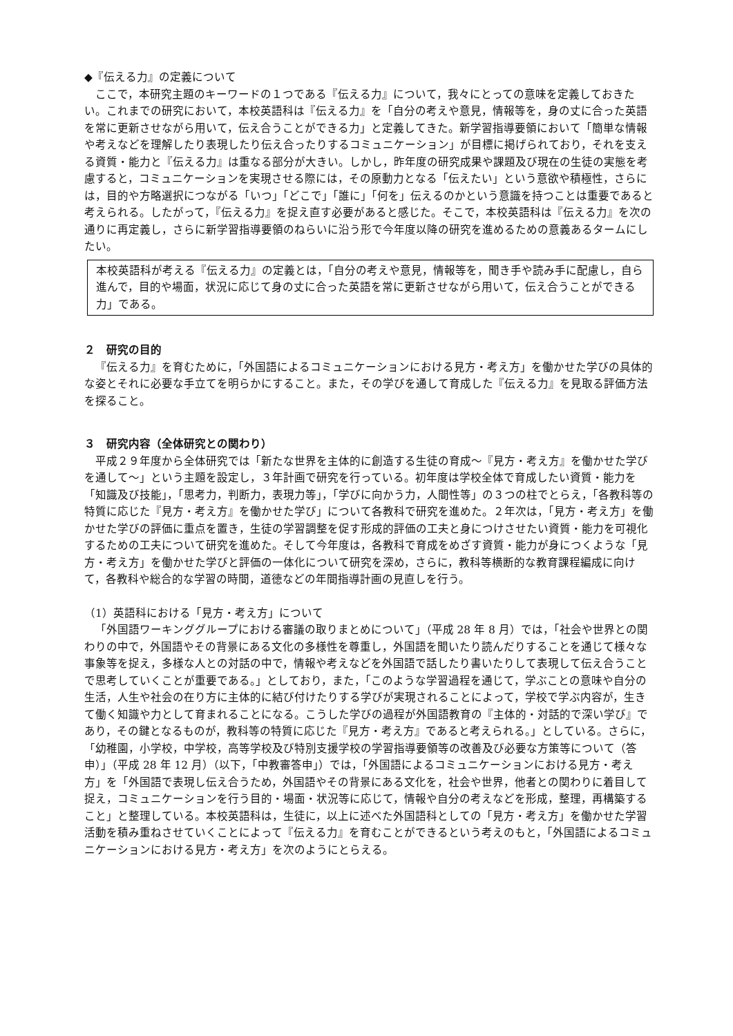◆『伝える力』の定義について
ここで，本研究主題のキーワードの１つである『伝える力』について，我々にとっての意味を定義しておきたい。これまでの研究において，本校英語科は『伝える力』を「自分の考えや意見，情報等を，身の丈に合った英語を常に更新させながら用いて，伝え合うことができる力」と定義してきた。新学習指導要領において「簡単な情報や考えなどを理解したり表現したり伝え合ったりするコミュニケーション」が目標に掲げられており，それを支える資質・能力と『伝える力』は重なる部分が大きい。しかし，昨年度の研究成果や課題及び現在の生徒の実態を考慮すると，コミュニケーションを実現させる際には，その原動力となる「伝えたい」という意欲や積極性，さらには，目的や方略選択につながる「いつ」「どこで」「誰に」「何を」伝えるのかという意識を持つことは重要であると考えられる。したがって，『伝える力』を捉え直す必要があると感じた。そこで，本校英語科は『伝える力』を次の通りに再定義し，さらに新学習指導要領のねらいに沿う形で今年度以降の研究を進めるための意義あるタームにしたい。
本校英語科が考える『伝える力』の定義とは，「自分の考えや意見，情報等を，聞き手や読み手に配慮し，自ら進んで，目的や場面，状況に応じて身の丈に合った英語を常に更新させながら用いて，伝え合うことができる力」である。
２　研究の目的
『伝える力』を育むために，「外国語によるコミュニケーションにおける見方・考え方」を働かせた学びの具体的な姿とそれに必要な手立てを明らかにすること。また，その学びを通して育成した『伝える力』を見取る評価方法を探ること。
３　研究内容（全体研究との関わり）
平成２９年度から全体研究では「新たな世界を主体的に創造する生徒の育成～『見方・考え方』を働かせた学びを通して～」という主題を設定し，３年計画で研究を行っている。初年度は学校全体で育成したい資質・能力を「知識及び技能」，「思考力，判断力，表現力等」，「学びに向かう力，人間性等」の３つの柱でとらえ，「各教科等の特質に応じた『見方・考え方』を働かせた学び」について各教科で研究を進めた。２年次は，「見方・考え方」を働かせた学びの評価に重点を置き，生徒の学習調整を促す形成的評価の工夫と身につけさせたい資質・能力を可視化するための工夫について研究を進めた。そして今年度は，各教科で育成をめざす資質・能力が身につくような「見方・考え方」を働かせた学びと評価の一体化について研究を深め，さらに，教科等横断的な教育課程編成に向けて，各教科や総合的な学習の時間，道徳などの年間指導計画の見直しを行う。
（1）英語科における「見方・考え方」について
「外国語ワーキンググループにおける審議の取りまとめについて」（平成 28 年 8 月）では，「社会や世界との関わりの中で，外国語やその背景にある文化の多様性を尊重し，外国語を聞いたり読んだりすることを通じて様々な事象等を捉え，多様な人との対話の中で，情報や考えなどを外国語で話したり書いたりして表現して伝え合うことで思考していくことが重要である。」としており，また，「このような学習過程を通じて，学ぶことの意味や自分の生活，人生や社会の在り方に主体的に結び付けたりする学びが実現されることによって，学校で学ぶ内容が，生きて働く知識や力として育まれることになる。こうした学びの過程が外国語教育の『主体的・対話的で深い学び』であり，その鍵となるものが，教科等の特質に応じた『見方・考え方』であると考えられる。」としている。さらに，「幼稚園，小学校，中学校，高等学校及び特別支援学校の学習指導要領等の改善及び必要な方策等について（答申）」（平成 28 年 12 月）（以下，「中教審答申」）では，「外国語によるコミュニケーションにおける見方・考え方」を「外国語で表現し伝え合うため，外国語やその背景にある文化を，社会や世界，他者との関わりに着目して捉え，コミュニケーションを行う目的・場面・状況等に応じて，情報や自分の考えなどを形成，整理，再構築すること」と整理している。本校英語科は，生徒に，以上に述べた外国語科としての「見方・考え方」を働かせた学習活動を積み重ねさせていくことによって『伝える力』を育むことができるという考えのもと，「外国語によるコミュニケーションにおける見方・考え方」を次のようにとらえる。